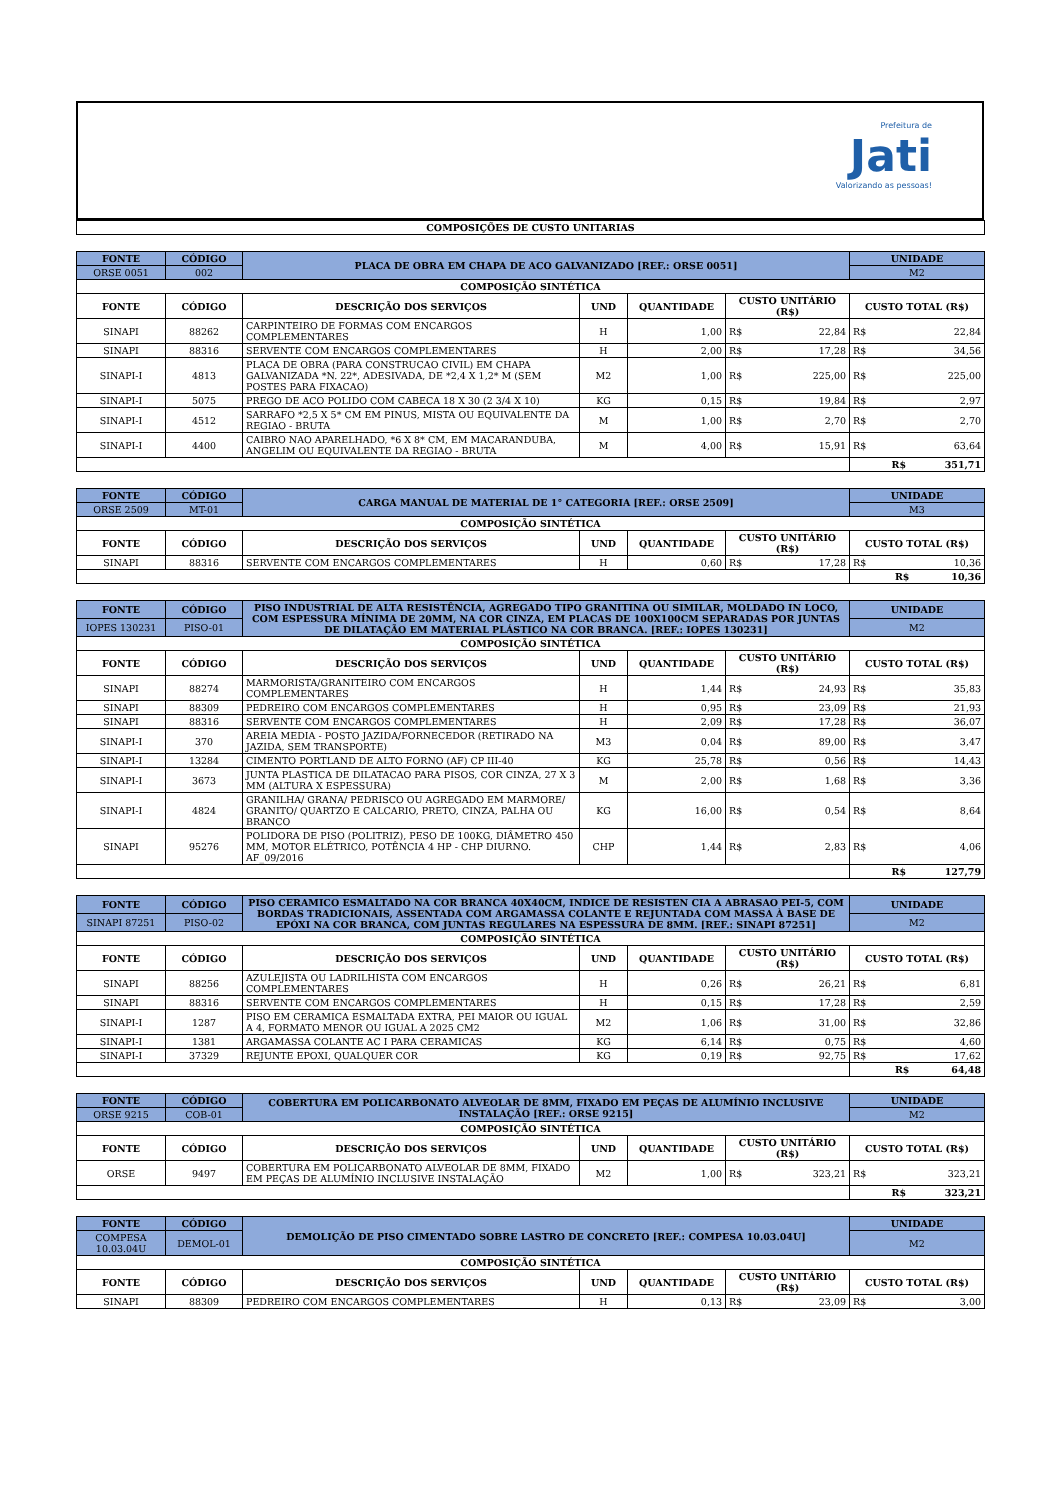Prefeitura de
Jati
Valorizando as pessoas!
| COMPOSIÇÕES DE CUSTO UNITARIAS | | | | | | |
| --- | --- | --- | --- | --- | --- | --- |
| FONTE | CÓDIGO | PLACA DE OBRA EM CHAPA DE ACO GALVANIZADO [REF.: ORSE 0051] | | | | UNIDADE |
| ORSE 0051 | 002 | | | | | M2 |
| COMPOSIÇÃO SINTÉTICA | | | | | | |
| FONTE | CÓDIGO | DESCRIÇÃO DOS SERVIÇOS | UND | QUANTIDADE | CUSTO UNITÁRIO (R$) | CUSTO TOTAL (R$) |
| SINAPI | 88262 | CARPINTEIRO DE FORMAS COM ENCARGOS COMPLEMENTARES | H | 1,00 | R$ 22,84 | R$ 22,84 |
| SINAPI | 88316 | SERVENTE COM ENCARGOS COMPLEMENTARES | H | 2,00 | R$ 17,28 | R$ 34,56 |
| SINAPI-I | 4813 | PLACA DE OBRA (PARA CONSTRUCAO CIVIL) EM CHAPA GALVANIZADA *N. 22*, ADESIVADA, DE *2,4 X 1,2* M (SEM POSTES PARA FIXACAO) | M2 | 1,00 | R$ 225,00 | R$ 225,00 |
| SINAPI-I | 5075 | PREGO DE ACO POLIDO COM CABECA 18 X 30 (2 3/4 X 10) | KG | 0,15 | R$ 19,84 | R$ 2,97 |
| SINAPI-I | 4512 | SARRAFO *2,5 X 5* CM EM PINUS, MISTA OU EQUIVALENTE DA REGIAO - BRUTA | M | 1,00 | R$ 2,70 | R$ 2,70 |
| SINAPI-I | 4400 | CAIBRO NAO APARELHADO, *6 X 8* CM, EM MACARANDUBA, ANGELIM OU EQUIVALENTE DA REGIAO - BRUTA | M | 4,00 | R$ 15,91 | R$ 63,64 |
| | | | | | | R$ 351,71 |
| FONTE | CÓDIGO | CARGA MANUAL DE MATERIAL DE 1° CATEGORIA [REF.: ORSE 2509] | | | | UNIDADE |
| ORSE 2509 | MT-01 | | | | | M3 |
| COMPOSIÇÃO SINTÉTICA | | | | | | |
| FONTE | CÓDIGO | DESCRIÇÃO DOS SERVIÇOS | UND | QUANTIDADE | CUSTO UNITÁRIO (R$) | CUSTO TOTAL (R$) |
| SINAPI | 88316 | SERVENTE COM ENCARGOS COMPLEMENTARES | H | 0,60 | R$ 17,28 | R$ 10,36 |
| | | | | | | R$ 10,36 |
| FONTE | CÓDIGO | PISO INDUSTRIAL DE ALTA RESISTÊNCIA, AGREGADO TIPO GRANITINA OU SIMILAR, MOLDADO IN LOCO, COM ESPESSURA MÍNIMA DE 20MM, NA COR CINZA, EM PLACAS DE 100X100CM SEPARADAS POR JUNTAS DE DILATAÇÃO EM MATERIAL PLÁSTICO NA COR BRANCA. [REF.: IOPES 130231] | | | | UNIDADE |
| IOPES 130231 | PISO-01 | | | | | M2 |
| COMPOSIÇÃO SINTÉTICA | | | | | | |
| FONTE | CÓDIGO | DESCRIÇÃO DOS SERVIÇOS | UND | QUANTIDADE | CUSTO UNITÁRIO (R$) | CUSTO TOTAL (R$) |
| SINAPI | 88274 | MARMORISTA/GRANITEIRO COM ENCARGOS COMPLEMENTARES | H | 1,44 | R$ 24,93 | R$ 35,83 |
| SINAPI | 88309 | PEDREIRO COM ENCARGOS COMPLEMENTARES | H | 0,95 | R$ 23,09 | R$ 21,93 |
| SINAPI | 88316 | SERVENTE COM ENCARGOS COMPLEMENTARES | H | 2,09 | R$ 17,28 | R$ 36,07 |
| SINAPI-I | 370 | AREIA MEDIA - POSTO JAZIDA/FORNECEDOR (RETIRADO NA JAZIDA, SEM TRANSPORTE) | M3 | 0,04 | R$ 89,00 | R$ 3,47 |
| SINAPI-I | 13284 | CIMENTO PORTLAND DE ALTO FORNO (AF) CP III-40 | KG | 25,78 | R$ 0,56 | R$ 14,43 |
| SINAPI-I | 3673 | JUNTA PLASTICA DE DILATACAO PARA PISOS, COR CINZA, 27 X 3 MM (ALTURA X ESPESSURA) | M | 2,00 | R$ 1,68 | R$ 3,36 |
| SINAPI-I | 4824 | GRANILHA/ GRANA/ PEDRISCO OU AGREGADO EM MARMORE/ GRANITO/ QUARTZO E CALCARIO, PRETO, CINZA, PALHA OU BRANCO | KG | 16,00 | R$ 0,54 | R$ 8,64 |
| SINAPI | 95276 | POLIDORA DE PISO (POLITRIZ), PESO DE 100KG, DIÂMETRO 450 MM, MOTOR ELÉTRICO, POTÊNCIA 4 HP - CHP DIURNO. AF_09/2016 | CHP | 1,44 | R$ 2,83 | R$ 4,06 |
| | | | | | | R$ 127,79 |
| FONTE | CÓDIGO | PISO CERAMICO ESMALTADO NA COR BRANCA 40X40CM, INDICE DE RESISTEN CIA A ABRASAO PEI-5, COM BORDAS TRADICIONAIS, ASSENTADA COM ARGAMASSA COLANTE E REJUNTADA COM MASSA À BASE DE EPÓXI NA COR BRANCA, COM JUNTAS REGULARES NA ESPESSURA DE 8MM. [REF.: SINAPI 87251] | | | | UNIDADE |
| SINAPI 87251 | PISO-02 | | | | | M2 |
| COMPOSIÇÃO SINTÉTICA | | | | | | |
| FONTE | CÓDIGO | DESCRIÇÃO DOS SERVIÇOS | UND | QUANTIDADE | CUSTO UNITÁRIO (R$) | CUSTO TOTAL (R$) |
| SINAPI | 88256 | AZULEJISTA OU LADRILHISTA COM ENCARGOS COMPLEMENTARES | H | 0,26 | R$ 26,21 | R$ 6,81 |
| SINAPI | 88316 | SERVENTE COM ENCARGOS COMPLEMENTARES | H | 0,15 | R$ 17,28 | R$ 2,59 |
| SINAPI-I | 1287 | PISO EM CERAMICA ESMALTADA EXTRA, PEI MAIOR OU IGUAL A 4, FORMATO MENOR OU IGUAL A 2025 CM2 | M2 | 1,06 | R$ 31,00 | R$ 32,86 |
| SINAPI-I | 1381 | ARGAMASSA COLANTE AC I PARA CERAMICAS | KG | 6,14 | R$ 0,75 | R$ 4,60 |
| SINAPI-I | 37329 | REJUNTE EPOXI, QUALQUER COR | KG | 0,19 | R$ 92,75 | R$ 17,62 |
| | | | | | | R$ 64,48 |
| FONTE | CÓDIGO | COBERTURA EM POLICARBONATO ALVEOLAR DE 8MM, FIXADO EM PEÇAS DE ALUMÍNIO INCLUSIVE INSTALAÇÃO [REF.: ORSE 9215] | | | | UNIDADE |
| ORSE 9215 | COB-01 | | | | | M2 |
| COMPOSIÇÃO SINTÉTICA | | | | | | |
| FONTE | CÓDIGO | DESCRIÇÃO DOS SERVIÇOS | UND | QUANTIDADE | CUSTO UNITÁRIO (R$) | CUSTO TOTAL (R$) |
| ORSE | 9497 | COBERTURA EM POLICARBONATO ALVEOLAR DE 8MM, FIXADO EM PEÇAS DE ALUMÍNIO INCLUSIVE INSTALAÇÃO | M2 | 1,00 | R$ 323,21 | R$ 323,21 |
| | | | | | | R$ 323,21 |
| FONTE | CÓDIGO | DEMOLIÇÃO DE PISO CIMENTADO SOBRE LASTRO DE CONCRETO [REF.: COMPESA 10.03.04U] | | | | UNIDADE |
| COMPESA 10.03.04U | DEMOL-01 | | | | | M2 |
| COMPOSIÇÃO SINTÉTICA | | | | | | |
| FONTE | CÓDIGO | DESCRIÇÃO DOS SERVIÇOS | UND | QUANTIDADE | CUSTO UNITÁRIO (R$) | CUSTO TOTAL (R$) |
| SINAPI | 88309 | PEDREIRO COM ENCARGOS COMPLEMENTARES | H | 0,13 | R$ 23,09 | R$ 3,00 |